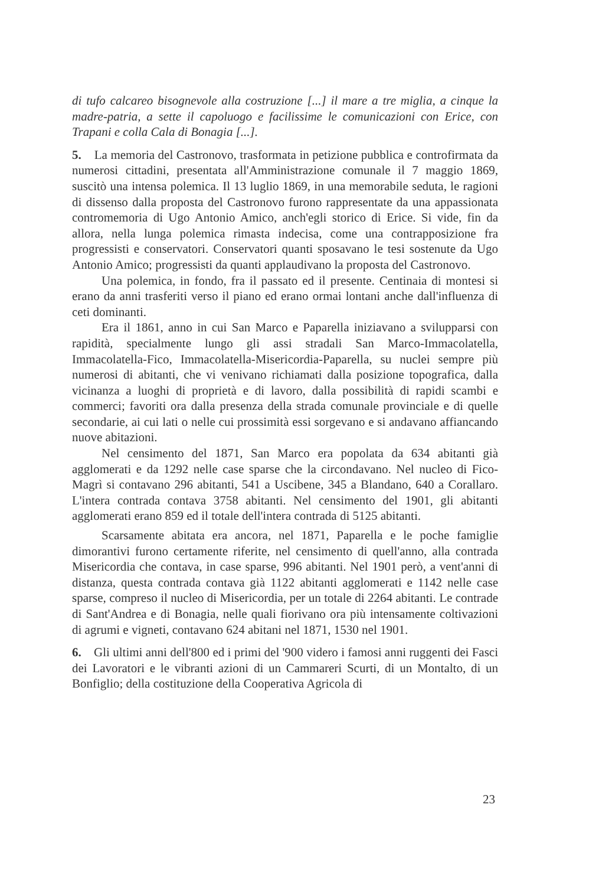di tufo calcareo bisognevole alla costruzione [...] il mare a tre miglia, a cinque la madre-patria, a sette il capoluogo e facilissime le comunicazioni con Erice, con Trapani e colla Cala di Bonagia [...].
5. La memoria del Castronovo, trasformata in petizione pubblica e controfirmata da numerosi cittadini, presentata all'Amministrazione comunale il 7 maggio 1869, suscitò una intensa polemica. Il 13 luglio 1869, in una memorabile seduta, le ragioni di dissenso dalla proposta del Castronovo furono rappresentate da una appassionata contromemoria di Ugo Antonio Amico, anch'egli storico di Erice. Si vide, fin da allora, nella lunga polemica rimasta indecisa, come una contrapposizione fra progressisti e conservatori. Conservatori quanti sposavano le tesi sostenute da Ugo Antonio Amico; progressisti da quanti applaudivano la proposta del Castronovo.
Una polemica, in fondo, fra il passato ed il presente. Centinaia di montesi si erano da anni trasferiti verso il piano ed erano ormai lontani anche dall'influenza di ceti dominanti.
Era il 1861, anno in cui San Marco e Paparella iniziavano a svilupparsi con rapidità, specialmente lungo gli assi stradali San Marco-Immacolatella, Immacolatella-Fico, Immacolatella-Misericordia-Paparella, su nuclei sempre più numerosi di abitanti, che vi venivano richiamati dalla posizione topografica, dalla vicinanza a luoghi di proprietà e di lavoro, dalla possibilità di rapidi scambi e commerci; favoriti ora dalla presenza della strada comunale provinciale e di quelle secondarie, ai cui lati o nelle cui prossimità essi sorgevano e si andavano affiancando nuove abitazioni.
Nel censimento del 1871, San Marco era popolata da 634 abitanti già agglomerati e da 1292 nelle case sparse che la circondavano. Nel nucleo di Fico-Magrì si contavano 296 abitanti, 541 a Uscibene, 345 a Blandano, 640 a Corallaro. L'intera contrada contava 3758 abitanti. Nel censimento del 1901, gli abitanti agglomerati erano 859 ed il totale dell'intera contrada di 5125 abitanti.
Scarsamente abitata era ancora, nel 1871, Paparella e le poche famiglie dimorantivi furono certamente riferite, nel censimento di quell'anno, alla contrada Misericordia che contava, in case sparse, 996 abitanti. Nel 1901 però, a vent'anni di distanza, questa contrada contava già 1122 abitanti agglomerati e 1142 nelle case sparse, compreso il nucleo di Misericordia, per un totale di 2264 abitanti. Le contrade di Sant'Andrea e di Bonagia, nelle quali fiorivano ora più intensamente coltivazioni di agrumi e vigneti, contavano 624 abitani nel 1871, 1530 nel 1901.
6. Gli ultimi anni dell'800 ed i primi del '900 videro i famosi anni ruggenti dei Fasci dei Lavoratori e le vibranti azioni di un Cammareri Scurti, di un Montalto, di un Bonfiglio; della costituzione della Cooperativa Agricola di
23